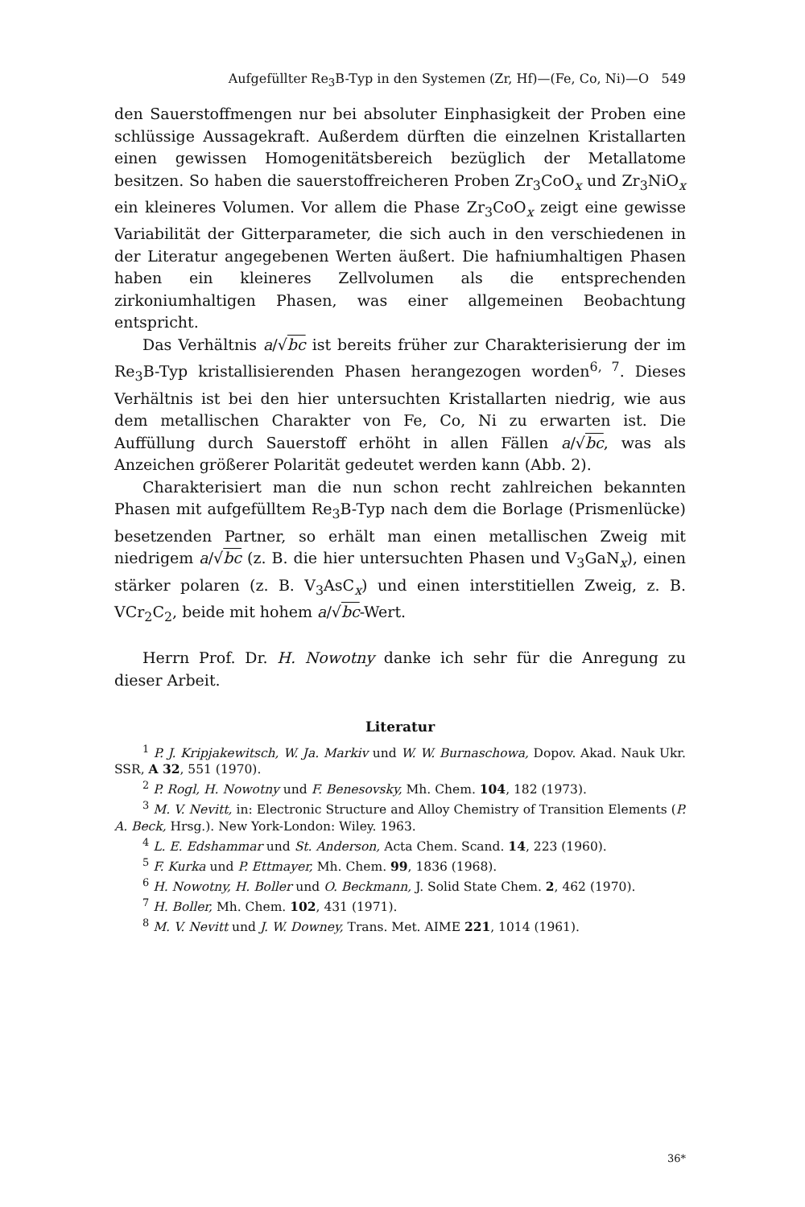Aufgefüllter Re<sub>3</sub>B-Typ in den Systemen (Zr, Hf)—(Fe, Co, Ni)—O 549
den Sauerstoffmengen nur bei absoluter Einphasigkeit der Proben eine schlüssige Aussagekraft. Außerdem dürften die einzelnen Kristallarten einen gewissen Homogenitätsbereich bezüglich der Metallatome besitzen. So haben die sauerstoffreicheren Proben Zr<sub>3</sub>CoO<sub>x</sub> und Zr<sub>3</sub>NiO<sub>x</sub> ein kleineres Volumen. Vor allem die Phase Zr<sub>3</sub>CoO<sub>x</sub> zeigt eine gewisse Variabilität der Gitterparameter, die sich auch in den verschiedenen in der Literatur angegebenen Werten äußert. Die hafniumhaltigen Phasen haben ein kleineres Zellvolumen als die entsprechenden zirkoniumhaltigen Phasen, was einer allgemeinen Beobachtung entspricht.
Das Verhältnis a/√bc ist bereits früher zur Charakterisierung der im Re<sub>3</sub>B-Typ kristallisierenden Phasen herangezogen worden<sup>6, 7</sup>. Dieses Verhältnis ist bei den hier untersuchten Kristallarten niedrig, wie aus dem metallischen Charakter von Fe, Co, Ni zu erwarten ist. Die Auffüllung durch Sauerstoff erhöht in allen Fällen a/√bc, was als Anzeichen größerer Polarität gedeutet werden kann (Abb. 2).
Charakterisiert man die nun schon recht zahlreichen bekannten Phasen mit aufgefülltem Re<sub>3</sub>B-Typ nach dem die Borlage (Prismenlücke) besetzenden Partner, so erhält man einen metallischen Zweig mit niedrigem a/√bc (z. B. die hier untersuchten Phasen und V<sub>3</sub>GaN<sub>x</sub>), einen stärker polaren (z. B. V<sub>3</sub>AsC<sub>x</sub>) und einen interstitiellen Zweig, z. B. VCr<sub>2</sub>C<sub>2</sub>, beide mit hohem a/√bc-Wert.
Herrn Prof. Dr. H. Nowotny danke ich sehr für die Anregung zu dieser Arbeit.
Literatur
<sup>1</sup> P. J. Kripjakewitsch, W. Ja. Markiv und W. W. Burnaschowa, Dopov. Akad. Nauk Ukr. SSR, A 32, 551 (1970).
<sup>2</sup> P. Rogl, H. Nowotny und F. Benesovsky, Mh. Chem. 104, 182 (1973).
<sup>3</sup> M. V. Nevitt, in: Electronic Structure and Alloy Chemistry of Transition Elements (P. A. Beck, Hrsg.). New York-London: Wiley. 1963.
<sup>4</sup> L. E. Edshammar und St. Anderson, Acta Chem. Scand. 14, 223 (1960).
<sup>5</sup> F. Kurka und P. Ettmayer, Mh. Chem. 99, 1836 (1968).
<sup>6</sup> H. Nowotny, H. Boller und O. Beckmann, J. Solid State Chem. 2, 462 (1970).
<sup>7</sup> H. Boller, Mh. Chem. 102, 431 (1971).
<sup>8</sup> M. V. Nevitt und J. W. Downey, Trans. Met. AIME 221, 1014 (1961).
36*